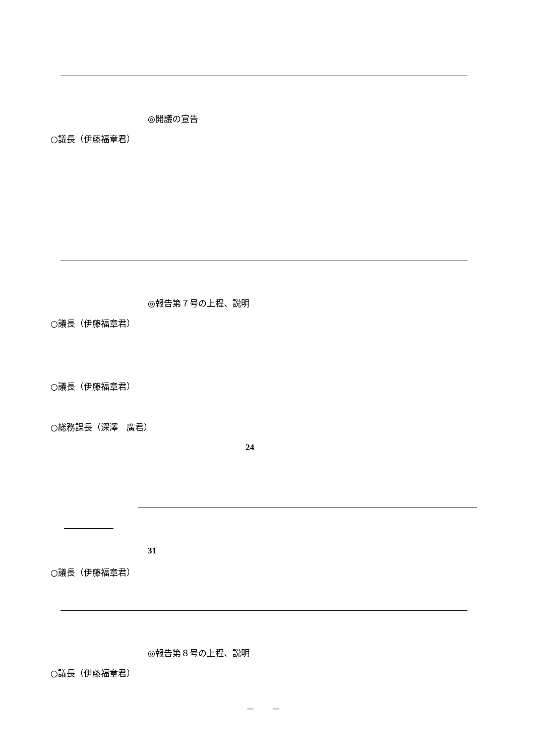◎開議の宣告
○議長（伊藤福章君）
◎報告第７号の上程、説明
○議長（伊藤福章君）
○議長（伊藤福章君）
○総務課長（深澤　廣君）
24
31
○議長（伊藤福章君）
◎報告第８号の上程、説明
○議長（伊藤福章君）
－　　－